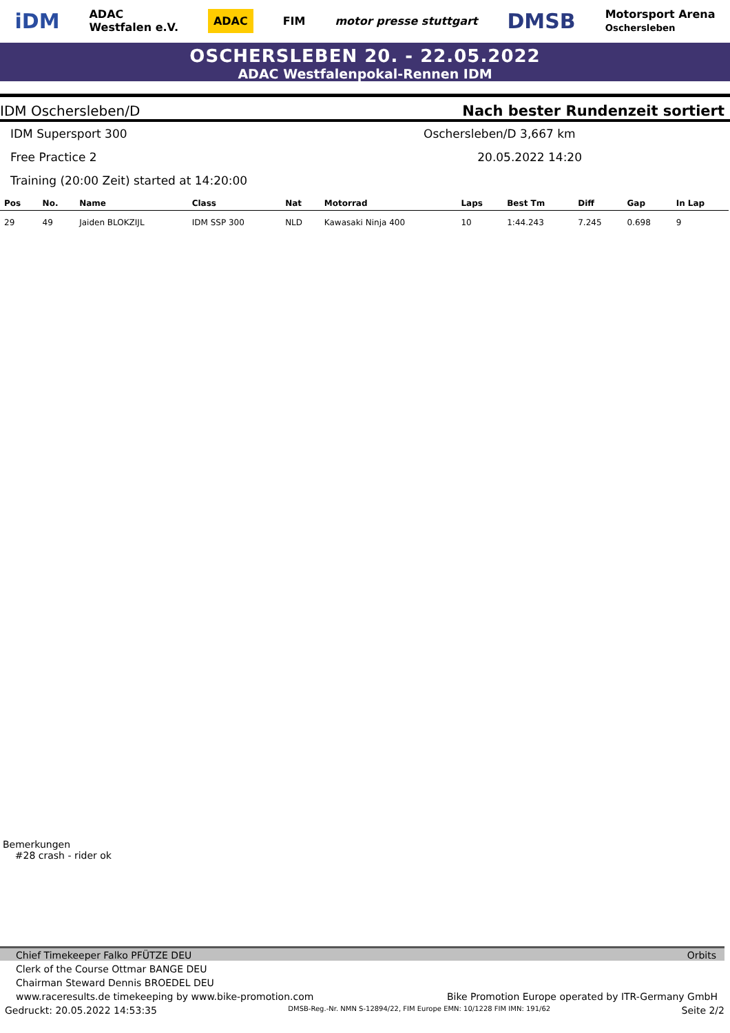iDM ADAC
Westfalen e.V. ADAC FIM motor presse stuttgart DMSB Motorsport Arena
Oschersleben
OSCHERSLEBEN 20. - 22.05.2022
ADAC Westfalenpokal-Rennen IDM
IDM Oschersleben/D Nach bester Rundenzeit sortiert
IDM Supersport 300
Oschersleben/D 3,667 km
Free Practice 2
20.05.2022 14:20
Training (20:00 Zeit) started at 14:20:00
| Pos | No. | Name | Class | Nat | Motorrad | Laps | Best Tm | Diff | Gap | In Lap |
| --- | --- | --- | --- | --- | --- | --- | --- | --- | --- | --- |
| 29 | 49 | Jaiden BLOKZIJL | IDM SSP 300 | NLD | Kawasaki Ninja 400 | 10 | 1:44.243 | 7.245 | 0.698 | 9 |
Bemerkungen
#28 crash - rider ok
Chief Timekeeper Falko PFÜTZE DEU Orbits
Clerk of the Course Ottmar BANGE DEU
Chairman Steward Dennis BROEDEL DEU
www.raceresults.de timekeeping by www.bike-promotion.com Bike Promotion Europe operated by ITR-Germany GmbH
Gedruckt: 20.05.2022 14:53:35 DMSB-Reg.-Nr. NMN S-12894/22, FIM Europe EMN: 10/1228 FIM IMN: 191/62 Seite 2/2